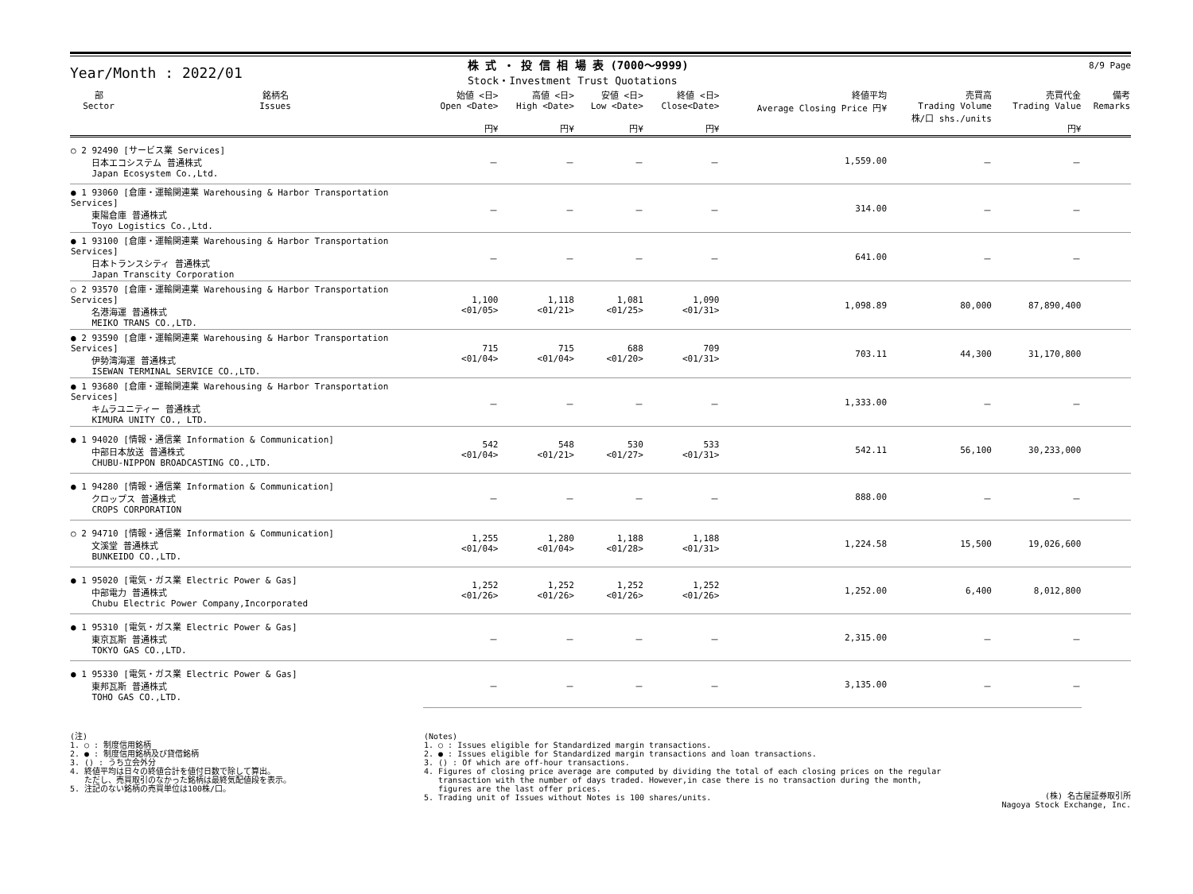Year/Month : 2022/01
株 式 ・ 投 信 相 場 表 (7000～9999)
Stock・Investment Trust Quotations
8/9 Page
| 部 Sector | 銘柄名 Issues | 始値 <日> Open <Date> 円¥ | 高値 <日> High <Date> 円¥ | 安値 <日> Low <Date> 円¥ | 終値 <日> Close<Date> 円¥ | 終値平均 Average Closing Price 円¥ | 売買高 Trading Volume 株/口 shs./units | 売買代金 Trading Value 円¥ | 備考 Remarks |
| --- | --- | --- | --- | --- | --- | --- | --- | --- | --- |
| ○ 2 92490 [サービス業 Services] 日本エコシステム 普通株式 Japan Ecosystem Co.,Ltd. | | － | － | － | － | 1,559.00 | － | － | |
| ● 1 93060 [倉庫・運輸関連業 Warehousing & Harbor Transportation Services] 東陽倉庫 普通株式 Toyo Logistics Co.,Ltd. | | － | － | － | － | 314.00 | － | － | |
| ● 1 93100 [倉庫・運輸関連業 Warehousing & Harbor Transportation Services] 日本トランスシティ 普通株式 Japan Transcity Corporation | | － | － | － | － | 641.00 | － | － | |
| ○ 2 93570 [倉庫・運輸関連業 Warehousing & Harbor Transportation Services] 名港海運 普通株式 MEIKO TRANS CO.,LTD. | | 1,100 <01/05> | 1,118 <01/21> | 1,081 <01/25> | 1,090 <01/31> | 1,098.89 | 80,000 | 87,890,400 | |
| ● 2 93590 [倉庫・運輸関連業 Warehousing & Harbor Transportation Services] 伊勢湾海運 普通株式 ISEWAN TERMINAL SERVICE CO.,LTD. | | 715 <01/04> | 715 <01/04> | 688 <01/20> | 709 <01/31> | 703.11 | 44,300 | 31,170,800 | |
| ● 1 93680 [倉庫・運輸関連業 Warehousing & Harbor Transportation Services] キムラユニティー 普通株式 KIMURA UNITY CO., LTD. | | － | － | － | － | 1,333.00 | － | － | |
| ● 1 94020 [情報・通信業 Information & Communication] 中部日本放送 普通株式 CHUBU-NIPPON BROADCASTING CO.,LTD. | | 542 <01/04> | 548 <01/21> | 530 <01/27> | 533 <01/31> | 542.11 | 56,100 | 30,233,000 | |
| ● 1 94280 [情報・通信業 Information & Communication] クロップス 普通株式 CROPS CORPORATION | | － | － | － | － | 888.00 | － | － | |
| ○ 2 94710 [情報・通信業 Information & Communication] 文溪堂 普通株式 BUNKEIDO CO.,LTD. | | 1,255 <01/04> | 1,280 <01/04> | 1,188 <01/28> | 1,188 <01/31> | 1,224.58 | 15,500 | 19,026,600 | |
| ● 1 95020 [電気・ガス業 Electric Power & Gas] 中部電力 普通株式 Chubu Electric Power Company,Incorporated | | 1,252 <01/26> | 1,252 <01/26> | 1,252 <01/26> | 1,252 <01/26> | 1,252.00 | 6,400 | 8,012,800 | |
| ● 1 95310 [電気・ガス業 Electric Power & Gas] 東京瓦斯 普通株式 TOKYO GAS CO.,LTD. | | － | － | － | － | 2,315.00 | － | － | |
| ● 1 95330 [電気・ガス業 Electric Power & Gas] 東邦瓦斯 普通株式 TOHO GAS CO.,LTD. | | － | － | － | － | 3,135.00 | － | － | |
(注)
1. ○ : 制度信用銘柄
2. ● : 制度信用銘柄及び貸借銘柄
3. () : うち立会外分
4. 終値平均は日々の終値合計を値付日数で除して算出。
ただし、売買取引のなかった銘柄は最終気配値段を表示。
5. 注記のない銘柄の売買単位は100株/口。
(Notes)
1. ○ : Issues eligible for Standardized margin transactions.
2. ● : Issues eligible for Standardized margin transactions and loan transactions.
3. () : Of which are off-hour transactions.
4. Figures of closing price average are computed by dividing the total of each closing prices on the regular
transaction with the number of days traded. However,in case there is no transaction during the month,
figures are the last offer prices.
5. Trading unit of Issues without Notes is 100 shares/units.
(株) 名古屋証券取引所
Nagoya Stock Exchange, Inc.